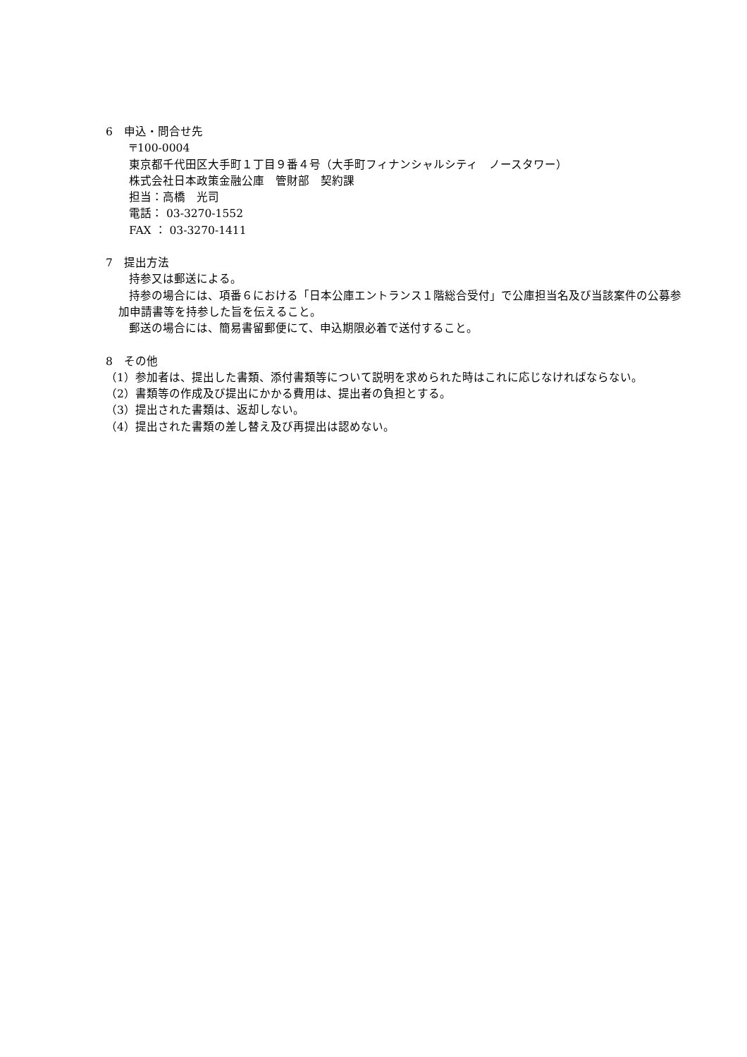6　申込・問合せ先
〒100-0004
東京都千代田区大手町１丁目９番４号（大手町フィナンシャルシティ　ノースタワー）
株式会社日本政策金融公庫　管財部　契約課
担当：高橋　光司
電話： 03-3270-1552
FAX ： 03-3270-1411
7　提出方法
持参又は郵送による。
持参の場合には、項番６における「日本公庫エントランス１階総合受付」で公庫担当名及び当該案件の公募参加申請書等を持参した旨を伝えること。
郵送の場合には、簡易書留郵便にて、申込期限必着で送付すること。
8　その他
（1）参加者は、提出した書類、添付書類等について説明を求められた時はこれに応じなければならない。
（2）書類等の作成及び提出にかかる費用は、提出者の負担とする。
（3）提出された書類は、返却しない。
（4）提出された書類の差し替え及び再提出は認めない。